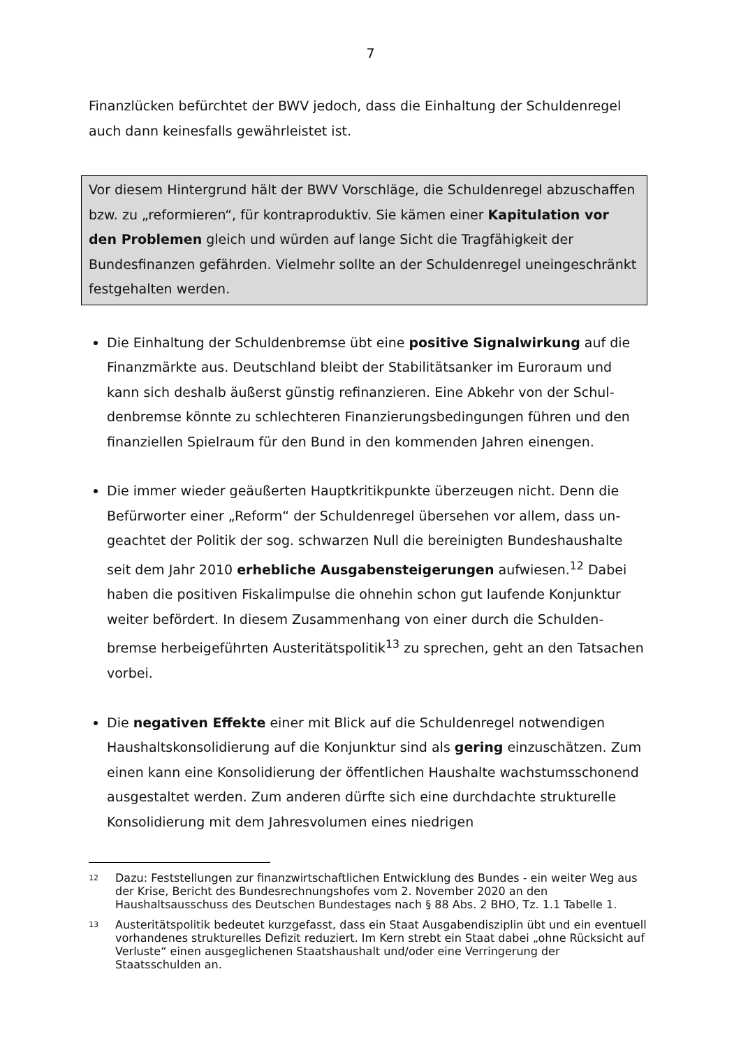7
Finanzlücken befürchtet der BWV jedoch, dass die Einhaltung der Schuldenregel auch dann keinesfalls gewährleistet ist.
Vor diesem Hintergrund hält der BWV Vorschläge, die Schuldenregel abzuschaf­fen bzw. zu „reformieren“, für kontraproduktiv. Sie kämen einer Kapitulation vor den Problemen gleich und würden auf lange Sicht die Tragfähigkeit der Bundesfinanzen gefährden. Vielmehr sollte an der Schuldenregel uneinge­schränkt festgehalten werden.
Die Einhaltung der Schuldenbremse übt eine positive Signalwirkung auf die Finanzmärkte aus. Deutschland bleibt der Stabilitätsanker im Euroraum und kann sich deshalb äußerst günstig refinanzieren. Eine Abkehr von der Schul­denbremse könnte zu schlechteren Finanzierungsbedingungen führen und den finanziellen Spielraum für den Bund in den kommenden Jahren einengen.
Die immer wieder geäußerten Hauptkritikpunkte überzeugen nicht. Denn die Befürworter einer „Reform“ der Schuldenregel übersehen vor allem, dass un­geachtet der Politik der sog. schwarzen Null die bereinigten Bundeshaushalte seit dem Jahr 2010 erhebliche Ausgabensteigerungen aufwiesen.<sup>12</sup> Dabei haben die positiven Fiskalimpulse die ohnehin schon gut laufende Konjunktur weiter befördert. In diesem Zusammenhang von einer durch die Schulden­bremse herbeigeführten Austeritätspolitik<sup>13</sup> zu sprechen, geht an den Tatsa­chen vorbei.
Die negativen Effekte einer mit Blick auf die Schuldenregel notwendigen Haushaltskonsolidierung auf die Konjunktur sind als gering einzuschätzen. Zum einen kann eine Konsolidierung der öffentlichen Haushalte wachstums­schonend ausgestaltet werden. Zum anderen dürfte sich eine durchdachte strukturelle Konsolidierung mit dem Jahresvolumen eines niedrigen
<sup>12</sup> Dazu: Feststellungen zur finanzwirtschaftlichen Entwicklung des Bundes - ein weiter Weg aus der Krise, Bericht des Bundesrechnungshofes vom 2. November 2020 an den Haushaltsausschuss des Deutschen Bundestages nach § 88 Abs. 2 BHO, Tz. 1.1 Tabelle 1.
<sup>13</sup> Austeritätspolitik bedeutet kurzgefasst, dass ein Staat Ausgabendisziplin übt und ein eventuell vorhandenes strukturelles Defizit reduziert. Im Kern strebt ein Staat dabei „ohne Rücksicht auf Verluste“ einen ausgeglichenen Staatshaushalt und/oder eine Verringerung der Staatsschulden an.